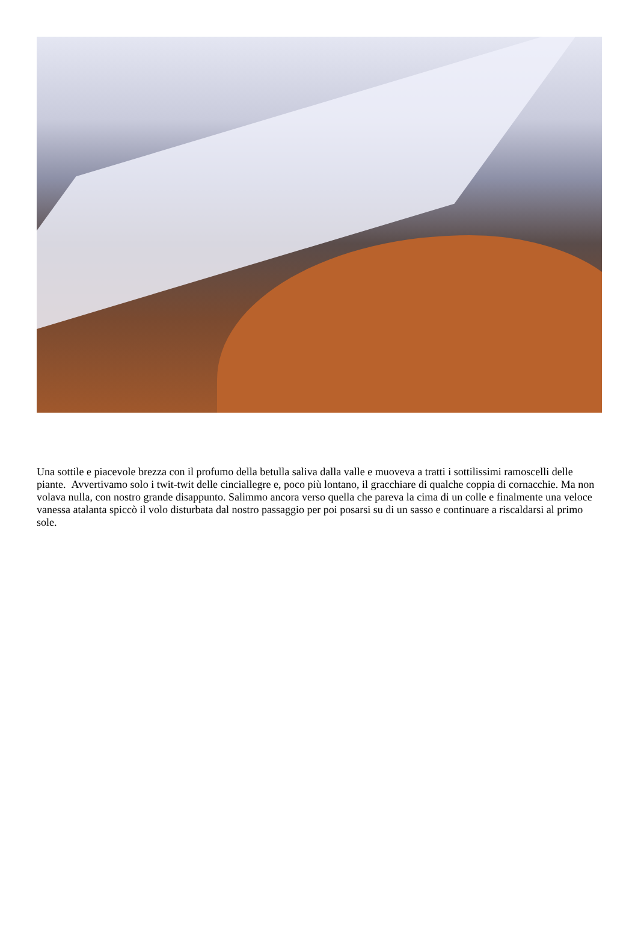Una sottile e piacevole brezza con il profumo della betulla saliva dalla valle e muoveva a tratti i sottilissimi ramoscelli delle piante. Avvertivamo solo i twit-twit delle cinciallegre e, poco più lontano, il gracchiare di qualche coppia di cornacchie. Ma non volava nulla, con nostro grande disappunto. Salimmo ancora verso quella che pareva la cima di un colle e finalmente una veloce vanessa atalanta spiccò il volo disturbata dal nostro passaggio per poi posarsi su di un sasso e continuare a riscaldarsi al primo sole.